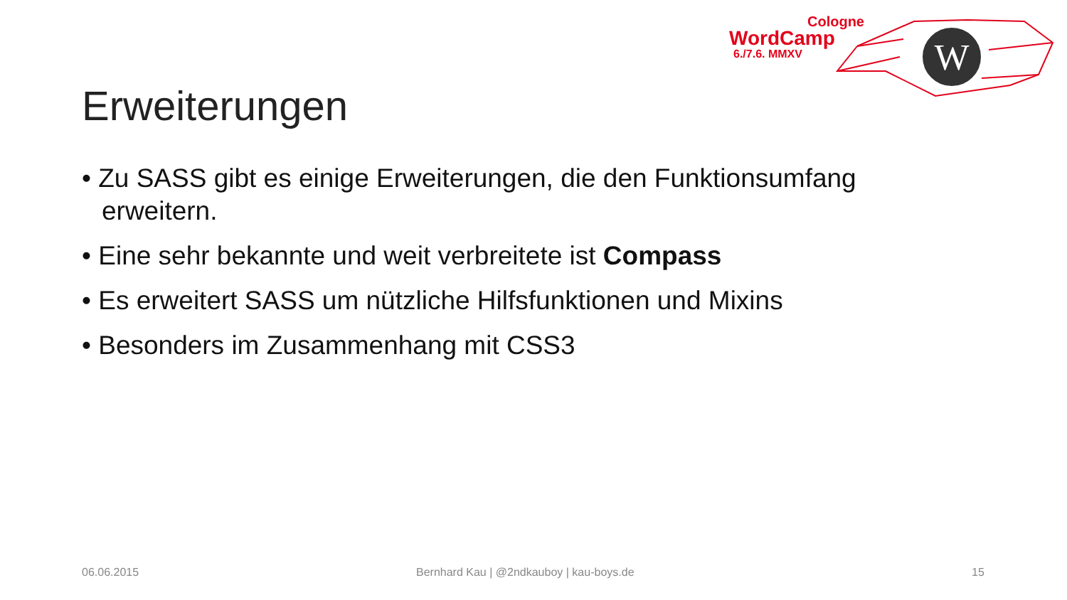Cologne
WordCamp
6./7.6. MMXV
W
Erweiterungen
• Zu SASS gibt es einige Erweiterungen, die den Funktionsumfang erweitern.
• Eine sehr bekannte und weit verbreitete ist Compass
• Es erweitert SASS um nützliche Hilfsfunktionen und Mixins
• Besonders im Zusammenhang mit CSS3
06.06.2015
Bernhard Kau | @2ndkauboy | kau-boys.de
15